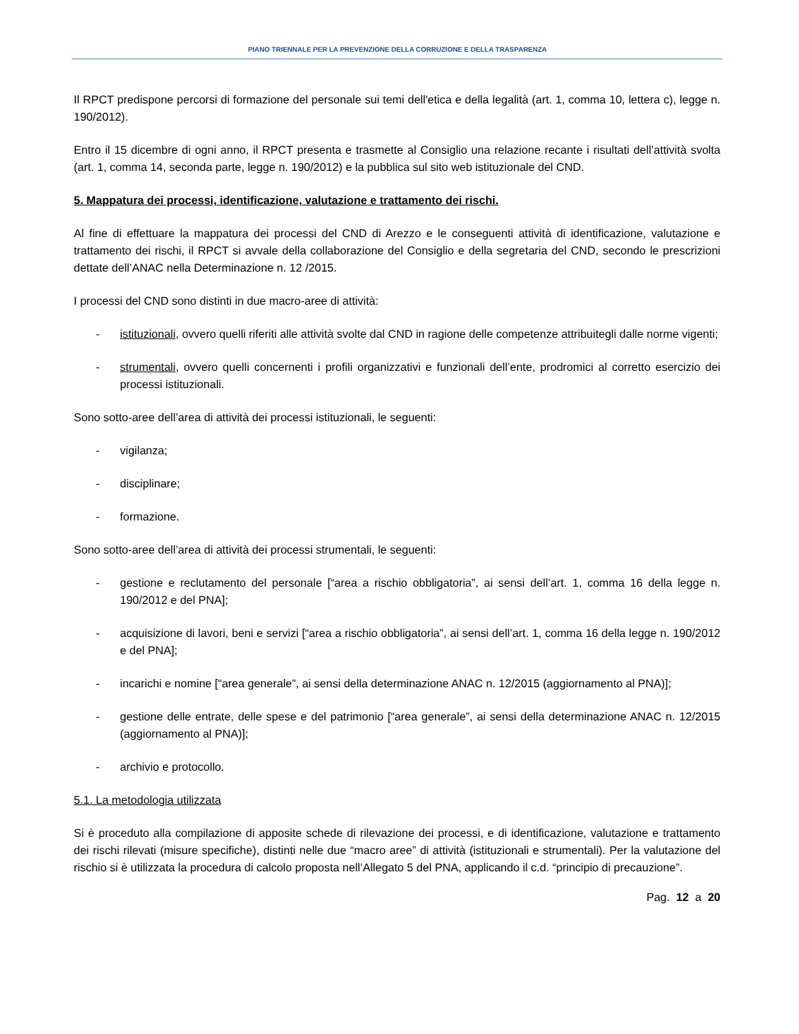PIANO TRIENNALE PER LA PREVENZIONE DELLA CORRUZIONE E DELLA TRASPARENZA
Il RPCT predispone percorsi di formazione del personale sui temi dell'etica e della legalità (art. 1, comma 10, lettera c), legge n. 190/2012).
Entro il 15 dicembre di ogni anno, il RPCT presenta e trasmette al Consiglio una relazione recante i risultati dell’attività svolta (art. 1, comma 14, seconda parte, legge n. 190/2012) e la pubblica sul sito web istituzionale del CND.
5. Mappatura dei processi, identificazione, valutazione e trattamento dei rischi.
Al fine di effettuare la mappatura dei processi del CND di Arezzo e le conseguenti attività di identificazione, valutazione e trattamento dei rischi, il RPCT si avvale della collaborazione del Consiglio e della segretaria del CND, secondo le prescrizioni dettate dell’ANAC nella Determinazione n. 12 /2015.
I processi del CND sono distinti in due macro-aree di attività:
- istituzionali, ovvero quelli riferiti alle attività svolte dal CND in ragione delle competenze attribuitegli dalle norme vigenti;
- strumentali, ovvero quelli concernenti i profili organizzativi e funzionali dell’ente, prodromici al corretto esercizio dei processi istituzionali.
Sono sotto-aree dell’area di attività dei processi istituzionali, le seguenti:
- vigilanza;
- disciplinare;
- formazione.
Sono sotto-aree dell’area di attività dei processi strumentali, le seguenti:
- gestione e reclutamento del personale [“area a rischio obbligatoria”, ai sensi dell’art. 1, comma 16 della legge n. 190/2012 e del PNA];
- acquisizione di lavori, beni e servizi [“area a rischio obbligatoria”, ai sensi dell’art. 1, comma 16 della legge n. 190/2012 e del PNA];
- incarichi e nomine [“area generale”, ai sensi della determinazione ANAC n. 12/2015 (aggiornamento al PNA)];
- gestione delle entrate, delle spese e del patrimonio [“area generale”, ai sensi della determinazione ANAC n. 12/2015 (aggiornamento al PNA)];
- archivio e protocollo.
5.1. La metodologia utilizzata
Si è proceduto alla compilazione di apposite schede di rilevazione dei processi, e di identificazione, valutazione e trattamento dei rischi rilevati (misure specifiche), distinti nelle due “macro aree” di attività (istituzionali e strumentali). Per la valutazione del rischio si è utilizzata la procedura di calcolo proposta nell’Allegato 5 del PNA, applicando il c.d. “principio di precauzione”.
Pag. 12 a 20